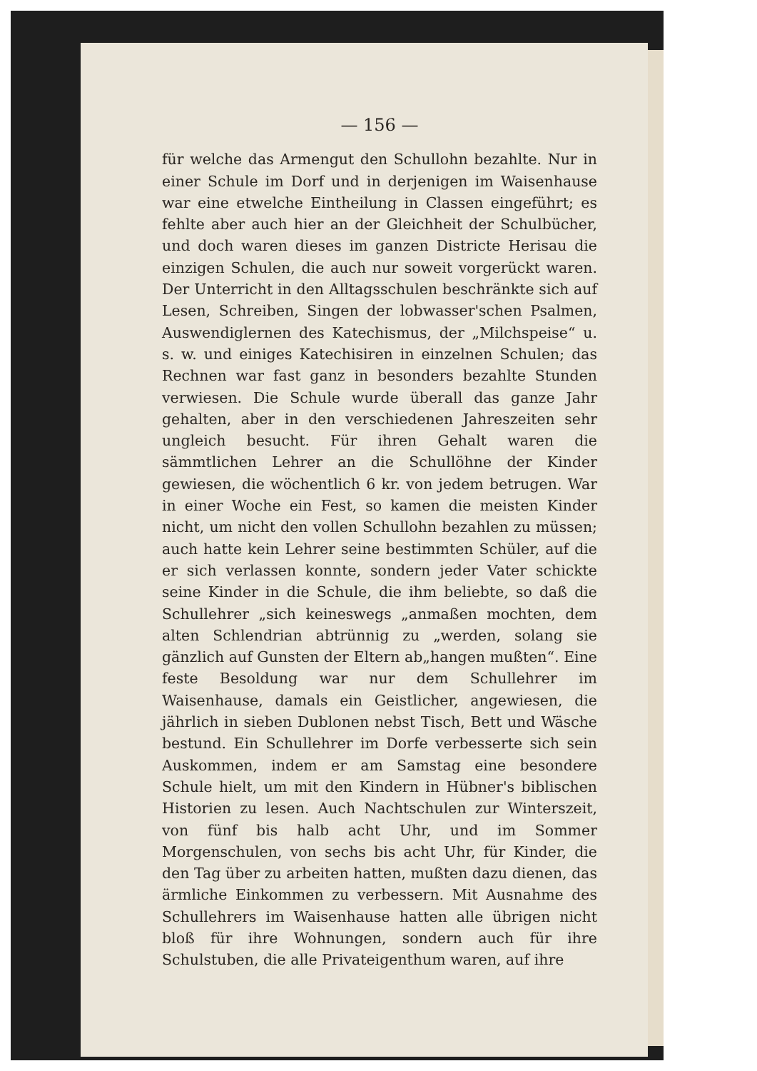— 156 —
für welche das Armengut den Schullohn bezahlte. Nur in einer Schule im Dorf und in derjenigen im Waisenhause war eine etwelche Eintheilung in Classen eingeführt; es fehlte aber auch hier an der Gleichheit der Schulbücher, und doch waren dieses im ganzen Districte Herisau die einzigen Schulen, die auch nur soweit vorgerückt waren. Der Unterricht in den Alltagsschulen beschränkte sich auf Lesen, Schreiben, Singen der lobwasser'schen Psalmen, Auswendiglernen des Katechismus, der „Milchspeise“ u. s. w. und einiges Katechisiren in einzelnen Schulen; das Rechnen war fast ganz in besonders bezahlte Stunden verwiesen. Die Schule wurde überall das ganze Jahr gehalten, aber in den verschiedenen Jahreszeiten sehr ungleich besucht. Für ihren Gehalt waren die sämmtlichen Lehrer an die Schullöhne der Kinder gewiesen, die wöchentlich 6 kr. von jedem betrugen. War in einer Woche ein Fest, so kamen die meisten Kinder nicht, um nicht den vollen Schullohn bezahlen zu müssen; auch hatte kein Lehrer seine bestimmten Schüler, auf die er sich verlassen konnte, sondern jeder Vater schickte seine Kinder in die Schule, die ihm beliebte, so daß die Schullehrer „sich keineswegs „anmaßen mochten, dem alten Schlendrian abtrünnig zu „werden, solang sie gänzlich auf Gunsten der Eltern ab„hangen mußten“. Eine feste Besoldung war nur dem Schullehrer im Waisenhause, damals ein Geistlicher, angewiesen, die jährlich in sieben Dublonen nebst Tisch, Bett und Wäsche bestund. Ein Schullehrer im Dorfe verbesserte sich sein Auskommen, indem er am Samstag eine besondere Schule hielt, um mit den Kindern in Hübner's biblischen Historien zu lesen. Auch Nachtschulen zur Winterszeit, von fünf bis halb acht Uhr, und im Sommer Morgenschulen, von sechs bis acht Uhr, für Kinder, die den Tag über zu arbeiten hatten, mußten dazu dienen, das ärmliche Einkommen zu verbessern. Mit Ausnahme des Schullehrers im Waisenhause hatten alle übrigen nicht bloß für ihre Wohnungen, sondern auch für ihre Schulstuben, die alle Privateigenthum waren, auf ihre